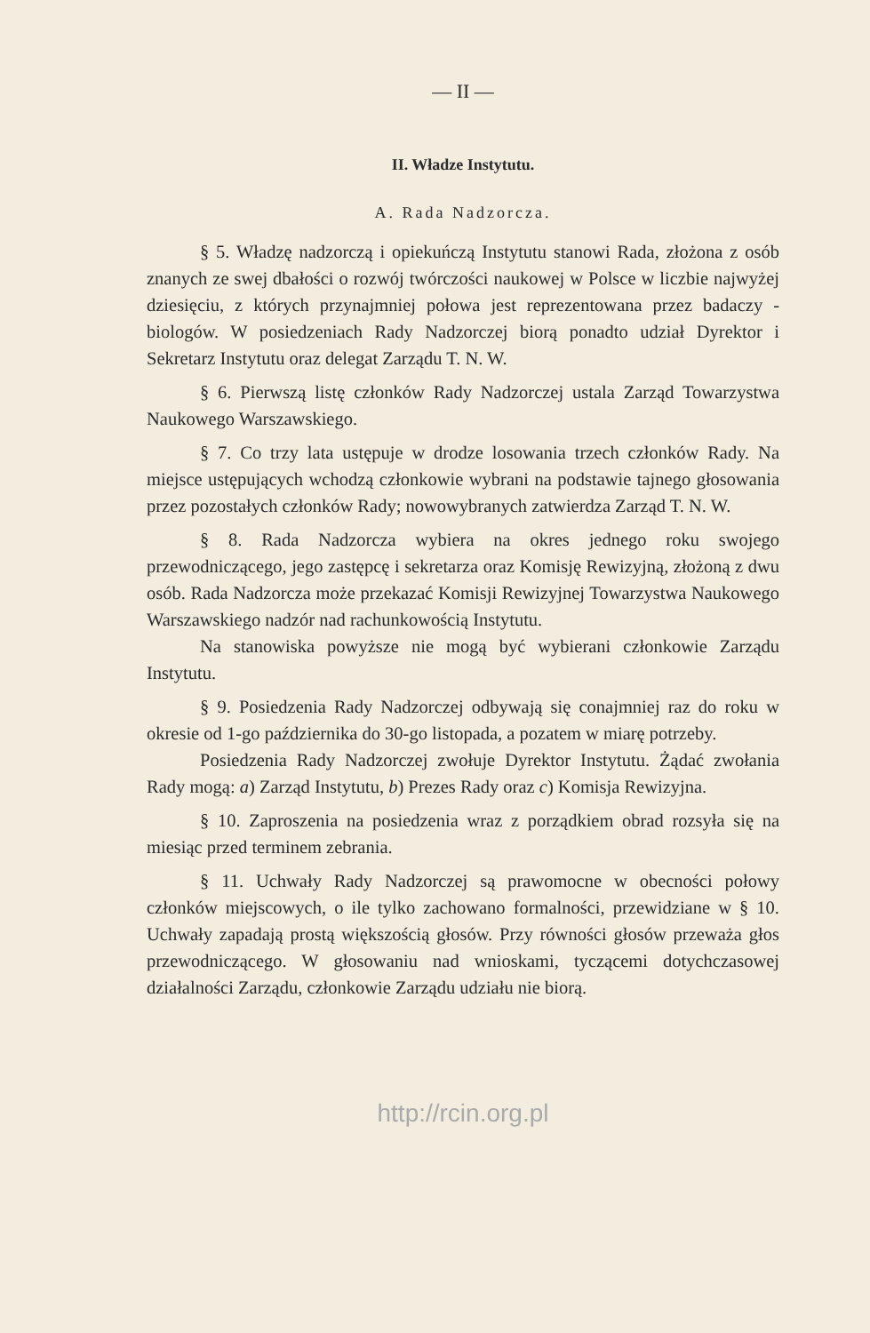— II —
II. Władze Instytutu.
A. Rada Nadzorcza.
§ 5. Władzę nadzorczą i opiekuńczą Instytutu stanowi Rada, złożona z osób znanych ze swej dbałości o rozwój twórczości naukowej w Polsce w liczbie najwyżej dziesięciu, z których przynajmniej połowa jest reprezentowana przez badaczy - biologów. W posiedzeniach Rady Nadzorczej biorą ponadto udział Dyrektor i Sekretarz Instytutu oraz delegat Zarządu T. N. W.
§ 6. Pierwszą listę członków Rady Nadzorczej ustala Zarząd Towarzystwa Naukowego Warszawskiego.
§ 7. Co trzy lata ustępuje w drodze losowania trzech członków Rady. Na miejsce ustępujących wchodzą członkowie wybrani na podstawie tajnego głosowania przez pozostałych członków Rady; nowowybranych zatwierdza Zarząd T. N. W.
§ 8. Rada Nadzorcza wybiera na okres jednego roku swojego przewodniczącego, jego zastępcę i sekretarza oraz Komisję Rewizyjną, złożoną z dwu osób. Rada Nadzorcza może przekazać Komisji Rewizyjnej Towarzystwa Naukowego Warszawskiego nadzór nad rachunkowością Instytutu.
Na stanowiska powyższe nie mogą być wybierani członkowie Zarządu Instytutu.
§ 9. Posiedzenia Rady Nadzorczej odbywają się conajmniej raz do roku w okresie od 1-go października do 30-go listopada, a pozatem w miarę potrzeby.
Posiedzenia Rady Nadzorczej zwołuje Dyrektor Instytutu. Żądać zwołania Rady mogą: a) Zarząd Instytutu, b) Prezes Rady oraz c) Komisja Rewizyjna.
§ 10. Zaproszenia na posiedzenia wraz z porządkiem obrad rozsyła się na miesiąc przed terminem zebrania.
§ 11. Uchwały Rady Nadzorczej są prawomocne w obecności połowy członków miejscowych, o ile tylko zachowano formalności, przewidziane w § 10. Uchwały zapadają prostą większością głosów. Przy równości głosów przeważa głos przewodniczącego. W głosowaniu nad wnioskami, tyczącemi dotychczasowej działalności Zarządu, członkowie Zarządu udziału nie biorą.
http://rcin.org.pl